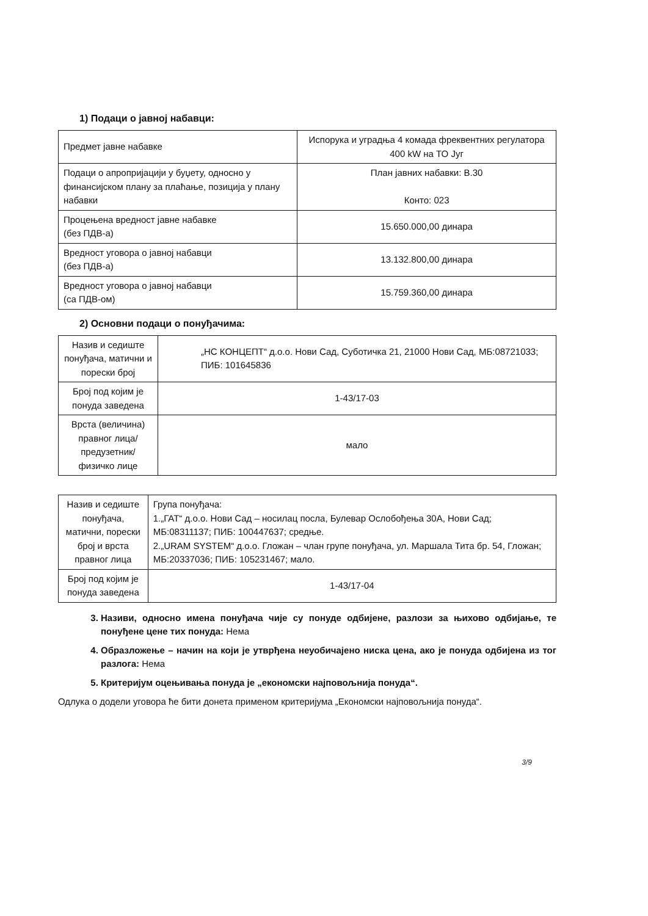1) Подаци о јавној набавци:
| Предмет јавне набавке | Испорука и уградња 4 комада фреквентних регулатора 400 kW на ТО Југ |
| Подаци о апропријацији у буџету, односно у финансијском плану за плаћање, позиција у плану набавки | План јавних набавки: В.30 Конто: 023 |
| Процењена вредност јавне набавке (без ПДВ-а) | 15.650.000,00 динара |
| Вредност уговора о јавној набавци (без ПДВ-а) | 13.132.800,00 динара |
| Вредност уговора о јавној набавци (са ПДВ-ом) | 15.759.360,00 динара |
2) Основни подаци о понуђачима:
| Назив и седиште понуђача, матични и порески број | „НС КОНЦЕПТ“ д.о.о. Нови Сад, Суботичка 21, 21000 Нови Сад, МБ:08721033; ПИБ: 101645836 |
| Број под којим је понуда заведена | 1-43/17-03 |
| Врста (величина) правног лица/ предузетник/ физичко лице | мало |
| Назив и седиште понуђача, матични, порески број и врста правног лица | Група понуђача: 1.„ГАТ“ д.о.о. Нови Сад – носилац посла, Булевар Ослобођења 30А, Нови Сад; МБ:08311137; ПИБ: 100447637; средње. 2.„URAM SYSTEM“ д.о.о. Гложан – члан групе понуђача, ул. Маршала Тита бр. 54, Гложан; МБ:20337036; ПИБ: 105231467; мало. |
| Број под којим је понуда заведена | 1-43/17-04 |
3. Називи, односно имена понуђача чије су понуде одбијене, разлози за њихово одбијање, те понуђене цене тих понуда: Нема
4. Образложење – начин на који је утврђена неуобичајено ниска цена, ако је понуда одбијена из тог разлога: Нема
5. Критеријум оцењивања понуда је „економски најповољнија понуда“.
Одлука о додели уговора ће бити донета применом критеријума „Економски најповољнија понуда“.
3/9